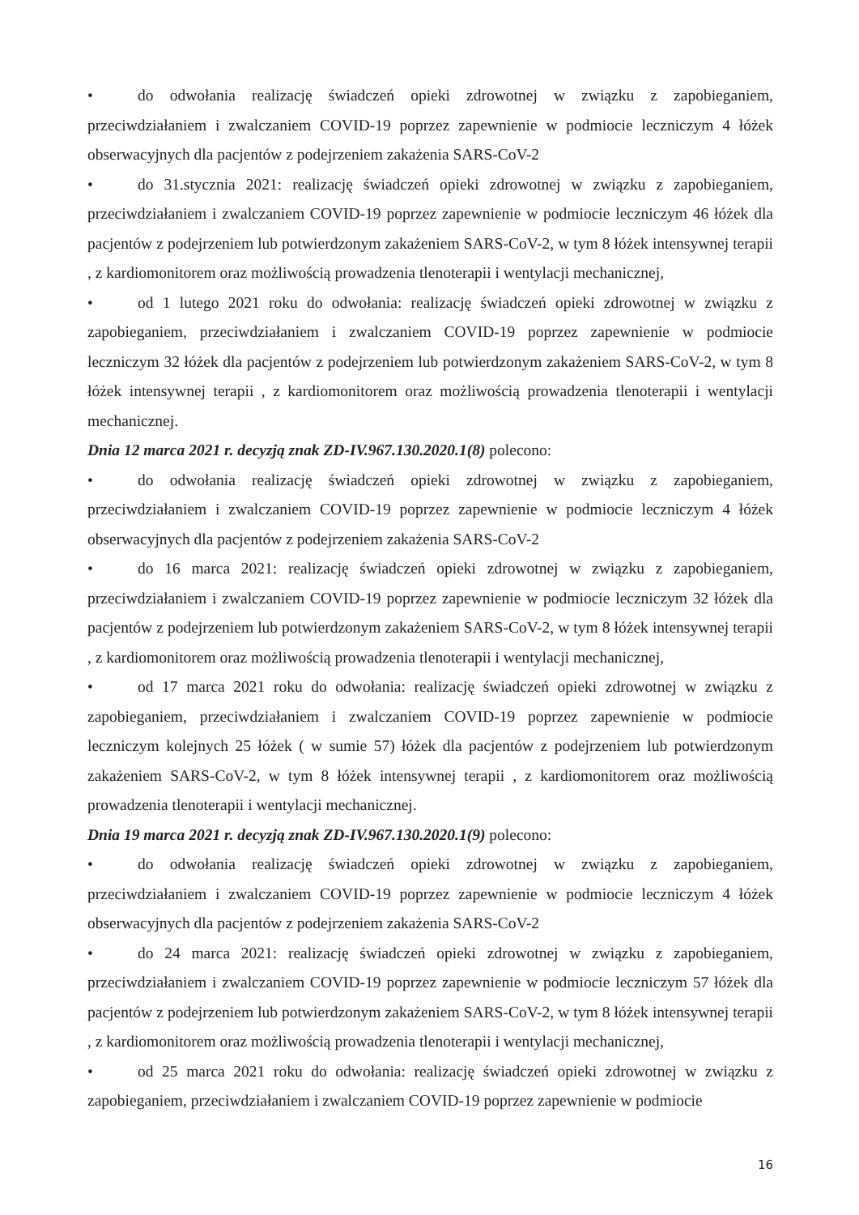• do odwołania realizację świadczeń opieki zdrowotnej w związku z zapobieganiem, przeciwdziałaniem i zwalczaniem COVID-19 poprzez zapewnienie w podmiocie leczniczym 4 łóżek obserwacyjnych dla pacjentów z podejrzeniem zakażenia SARS-CoV-2
• do 31.stycznia 2021: realizację świadczeń opieki zdrowotnej w związku z zapobieganiem, przeciwdziałaniem i zwalczaniem COVID-19 poprzez zapewnienie w podmiocie leczniczym 46 łóżek dla pacjentów z podejrzeniem lub potwierdzonym zakażeniem SARS-CoV-2, w tym 8 łóżek intensywnej terapii , z kardiomonitorem oraz możliwością prowadzenia tlenoterapii i wentylacji mechanicznej,
• od 1 lutego 2021 roku do odwołania: realizację świadczeń opieki zdrowotnej w związku z zapobieganiem, przeciwdziałaniem i zwalczaniem COVID-19 poprzez zapewnienie w podmiocie leczniczym 32 łóżek dla pacjentów z podejrzeniem lub potwierdzonym zakażeniem SARS-CoV-2, w tym 8 łóżek intensywnej terapii , z kardiomonitorem oraz możliwością prowadzenia tlenoterapii i wentylacji mechanicznej.
Dnia 12 marca 2021 r. decyzją znak ZD-IV.967.130.2020.1(8) polecono:
• do odwołania realizację świadczeń opieki zdrowotnej w związku z zapobieganiem, przeciwdziałaniem i zwalczaniem COVID-19 poprzez zapewnienie w podmiocie leczniczym 4 łóżek obserwacyjnych dla pacjentów z podejrzeniem zakażenia SARS-CoV-2
• do 16 marca 2021: realizację świadczeń opieki zdrowotnej w związku z zapobieganiem, przeciwdziałaniem i zwalczaniem COVID-19 poprzez zapewnienie w podmiocie leczniczym 32 łóżek dla pacjentów z podejrzeniem lub potwierdzonym zakażeniem SARS-CoV-2, w tym 8 łóżek intensywnej terapii , z kardiomonitorem oraz możliwością prowadzenia tlenoterapii i wentylacji mechanicznej,
• od 17 marca 2021 roku do odwołania: realizację świadczeń opieki zdrowotnej w związku z zapobieganiem, przeciwdziałaniem i zwalczaniem COVID-19 poprzez zapewnienie w podmiocie leczniczym kolejnych 25 łóżek ( w sumie 57) łóżek dla pacjentów z podejrzeniem lub potwierdzonym zakażeniem SARS-CoV-2, w tym 8 łóżek intensywnej terapii , z kardiomonitorem oraz możliwością prowadzenia tlenoterapii i wentylacji mechanicznej.
Dnia 19 marca 2021 r. decyzją znak ZD-IV.967.130.2020.1(9) polecono:
• do odwołania realizację świadczeń opieki zdrowotnej w związku z zapobieganiem, przeciwdziałaniem i zwalczaniem COVID-19 poprzez zapewnienie w podmiocie leczniczym 4 łóżek obserwacyjnych dla pacjentów z podejrzeniem zakażenia SARS-CoV-2
• do 24 marca 2021: realizację świadczeń opieki zdrowotnej w związku z zapobieganiem, przeciwdziałaniem i zwalczaniem COVID-19 poprzez zapewnienie w podmiocie leczniczym 57 łóżek dla pacjentów z podejrzeniem lub potwierdzonym zakażeniem SARS-CoV-2, w tym 8 łóżek intensywnej terapii , z kardiomonitorem oraz możliwością prowadzenia tlenoterapii i wentylacji mechanicznej,
• od 25 marca 2021 roku do odwołania: realizację świadczeń opieki zdrowotnej w związku z zapobieganiem, przeciwdziałaniem i zwalczaniem COVID-19 poprzez zapewnienie w podmiocie
16